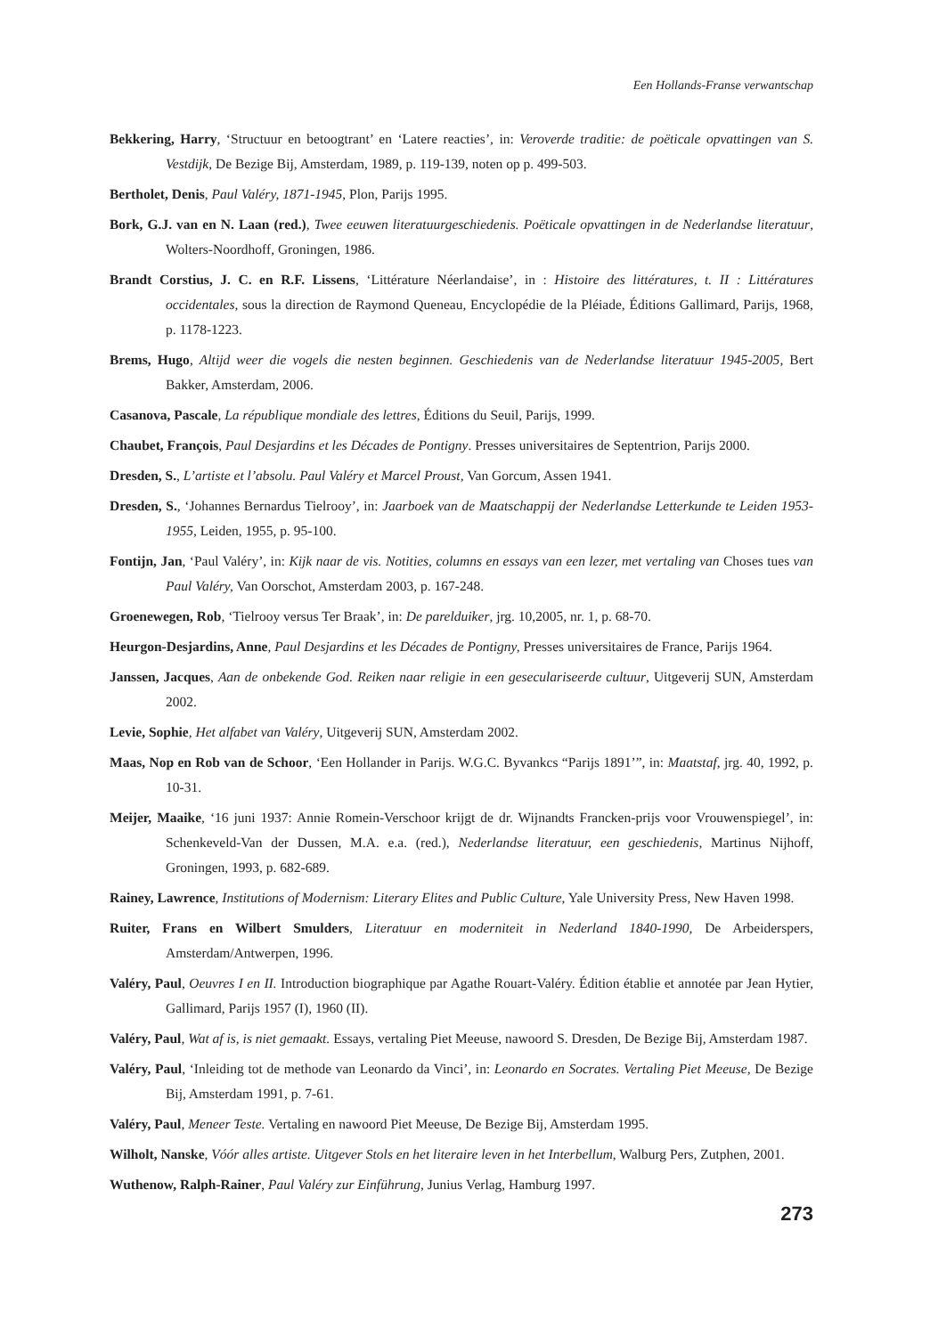Een Hollands-Franse verwantschap
Bekkering, Harry, ‘Structuur en betoogtrant’ en ‘Latere reacties’, in: Veroverde traditie: de poëticale opvattingen van S. Vestdijk, De Bezige Bij, Amsterdam, 1989, p. 119-139, noten op p. 499-503.
Bertholet, Denis, Paul Valéry, 1871-1945, Plon, Parijs 1995.
Bork, G.J. van en N. Laan (red.), Twee eeuwen literatuurgeschiedenis. Poëticale opvattingen in de Nederlandse literatuur, Wolters-Noordhoff, Groningen, 1986.
Brandt Corstius, J. C. en R.F. Lissens, ‘Littérature Néerlandaise’, in : Histoire des littératures, t. II : Littératures occidentales, sous la direction de Raymond Queneau, Encyclopédie de la Pléiade, Éditions Gallimard, Parijs, 1968, p. 1178-1223.
Brems, Hugo, Altijd weer die vogels die nesten beginnen. Geschiedenis van de Nederlandse literatuur 1945-2005, Bert Bakker, Amsterdam, 2006.
Casanova, Pascale, La république mondiale des lettres, Éditions du Seuil, Parijs, 1999.
Chaubet, François, Paul Desjardins et les Décades de Pontigny. Presses universitaires de Septentrion, Parijs 2000.
Dresden, S., L’artiste et l’absolu. Paul Valéry et Marcel Proust, Van Gorcum, Assen 1941.
Dresden, S., ‘Johannes Bernardus Tielrooy’, in: Jaarboek van de Maatschappij der Nederlandse Letterkunde te Leiden 1953-1955, Leiden, 1955, p. 95-100.
Fontijn, Jan, ‘Paul Valéry’, in: Kijk naar de vis. Notities, columns en essays van een lezer, met vertaling van Choses tues van Paul Valéry, Van Oorschot, Amsterdam 2003, p. 167-248.
Groenewegen, Rob, ‘Tielrooy versus Ter Braak’, in: De parelduiker, jrg. 10,2005, nr. 1, p. 68-70.
Heurgon-Desjardins, Anne, Paul Desjardins et les Décades de Pontigny, Presses universitaires de France, Parijs 1964.
Janssen, Jacques, Aan de onbekende God. Reiken naar religie in een geseculariseerde cultuur, Uitgeverij SUN, Amsterdam 2002.
Levie, Sophie, Het alfabet van Valéry, Uitgeverij SUN, Amsterdam 2002.
Maas, Nop en Rob van de Schoor, ‘Een Hollander in Parijs. W.G.C. Byvankcs “Parijs 1891’”, in: Maatstaf, jrg. 40, 1992, p. 10-31.
Meijer, Maaike, ‘16 juni 1937: Annie Romein-Verschoor krijgt de dr. Wijnandts Francken-prijs voor Vrouwenspiegel’, in: Schenkeveld-Van der Dussen, M.A. e.a. (red.), Nederlandse literatuur, een geschiedenis, Martinus Nijhoff, Groningen, 1993, p. 682-689.
Rainey, Lawrence, Institutions of Modernism: Literary Elites and Public Culture, Yale University Press, New Haven 1998.
Ruiter, Frans en Wilbert Smulders, Literatuur en moderniteit in Nederland 1840-1990, De Arbeiderspers, Amsterdam/Antwerpen, 1996.
Valéry, Paul, Oeuvres I en II. Introduction biographique par Agathe Rouart-Valéry. Édition établie et annotée par Jean Hytier, Gallimard, Parijs 1957 (I), 1960 (II).
Valéry, Paul, Wat af is, is niet gemaakt. Essays, vertaling Piet Meeuse, nawoord S. Dresden, De Bezige Bij, Amsterdam 1987.
Valéry, Paul, ‘Inleiding tot de methode van Leonardo da Vinci’, in: Leonardo en Socrates. Vertaling Piet Meeuse, De Bezige Bij, Amsterdam 1991, p. 7-61.
Valéry, Paul, Meneer Teste. Vertaling en nawoord Piet Meeuse, De Bezige Bij, Amsterdam 1995.
Wilholt, Nanske, Vóór alles artiste. Uitgever Stols en het literaire leven in het Interbellum, Walburg Pers, Zutphen, 2001.
Wuthenow, Ralph-Rainer, Paul Valéry zur Einführung, Junius Verlag, Hamburg 1997.
273